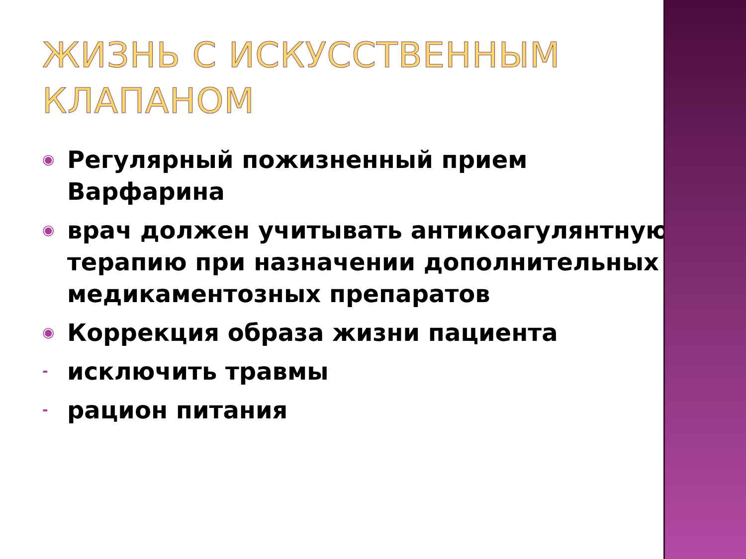ЖИЗНЬ С ИСКУССТВЕННЫМ КЛАПАНОМ
◉ Регулярный пожизненный прием Варфарина
◉ врач должен учитывать антикоагулянтную терапию при назначении дополнительных медикаментозных препаратов
◉ Коррекция образа жизни пациента
- исключить травмы
- рацион питания